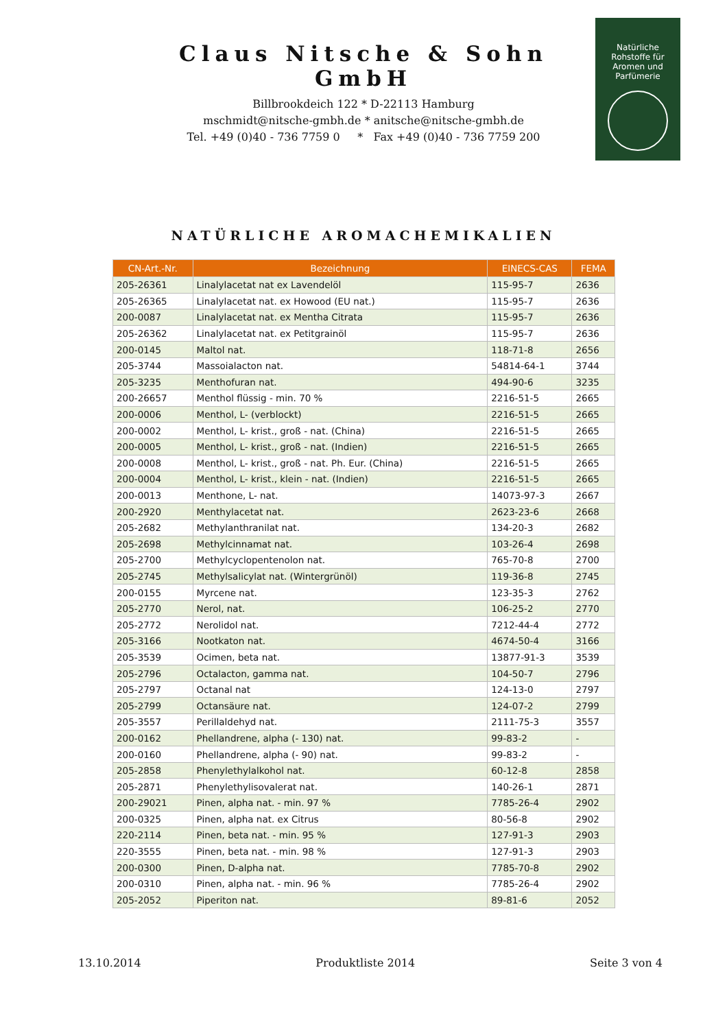Claus Nitsche & Sohn GmbH
Billbrookdeich 122 * D-22113 Hamburg
mschmidt@nitsche-gmbh.de * anitsche@nitsche-gmbh.de
Tel. +49 (0)40 - 736 7759 0 * Fax +49 (0)40 - 736 7759 200
Natürliche
Rohstoffe für
Aromen und
Parfümerie
NATÜRLICHE AROMACHEMIKALIEN
| CN-Art.-Nr. | Bezeichnung | EINECS-CAS | FEMA |
| --- | --- | --- | --- |
| 205-26361 | Linalylacetat nat ex Lavendelöl | 115-95-7 | 2636 |
| 205-26365 | Linalylacetat nat. ex Howood (EU nat.) | 115-95-7 | 2636 |
| 200-0087 | Linalylacetat nat. ex Mentha Citrata | 115-95-7 | 2636 |
| 205-26362 | Linalylacetat nat. ex Petitgrainöl | 115-95-7 | 2636 |
| 200-0145 | Maltol nat. | 118-71-8 | 2656 |
| 205-3744 | Massoialacton nat. | 54814-64-1 | 3744 |
| 205-3235 | Menthofuran nat. | 494-90-6 | 3235 |
| 200-26657 | Menthol flüssig - min. 70 % | 2216-51-5 | 2665 |
| 200-0006 | Menthol, L- (verblockt) | 2216-51-5 | 2665 |
| 200-0002 | Menthol, L- krist., groß - nat. (China) | 2216-51-5 | 2665 |
| 200-0005 | Menthol, L- krist., groß - nat. (Indien) | 2216-51-5 | 2665 |
| 200-0008 | Menthol, L- krist., groß - nat. Ph. Eur. (China) | 2216-51-5 | 2665 |
| 200-0004 | Menthol, L- krist., klein - nat. (Indien) | 2216-51-5 | 2665 |
| 200-0013 | Menthone, L- nat. | 14073-97-3 | 2667 |
| 200-2920 | Menthylacetat nat. | 2623-23-6 | 2668 |
| 205-2682 | Methylanthranilat nat. | 134-20-3 | 2682 |
| 205-2698 | Methylcinnamat nat. | 103-26-4 | 2698 |
| 205-2700 | Methylcyclopentenolon nat. | 765-70-8 | 2700 |
| 205-2745 | Methylsalicylat nat. (Wintergrünöl) | 119-36-8 | 2745 |
| 200-0155 | Myrcene nat. | 123-35-3 | 2762 |
| 205-2770 | Nerol, nat. | 106-25-2 | 2770 |
| 205-2772 | Nerolidol nat. | 7212-44-4 | 2772 |
| 205-3166 | Nootkaton nat. | 4674-50-4 | 3166 |
| 205-3539 | Ocimen, beta nat. | 13877-91-3 | 3539 |
| 205-2796 | Octalacton, gamma nat. | 104-50-7 | 2796 |
| 205-2797 | Octanal nat | 124-13-0 | 2797 |
| 205-2799 | Octansäure nat. | 124-07-2 | 2799 |
| 205-3557 | Perillaldehyd nat. | 2111-75-3 | 3557 |
| 200-0162 | Phellandrene, alpha (- 130) nat. | 99-83-2 | - |
| 200-0160 | Phellandrene, alpha (- 90) nat. | 99-83-2 | - |
| 205-2858 | Phenylethylalkohol nat. | 60-12-8 | 2858 |
| 205-2871 | Phenylethylisovalerat nat. | 140-26-1 | 2871 |
| 200-29021 | Pinen, alpha nat. - min. 97 % | 7785-26-4 | 2902 |
| 200-0325 | Pinen, alpha nat. ex Citrus | 80-56-8 | 2902 |
| 220-2114 | Pinen, beta nat. - min. 95 % | 127-91-3 | 2903 |
| 220-3555 | Pinen, beta nat. - min. 98 % | 127-91-3 | 2903 |
| 200-0300 | Pinen, D-alpha nat. | 7785-70-8 | 2902 |
| 200-0310 | Pinen, alpha nat. - min. 96 % | 7785-26-4 | 2902 |
| 205-2052 | Piperiton nat. | 89-81-6 | 2052 |
13.10.2014 Produktliste 2014 Seite 3 von 4